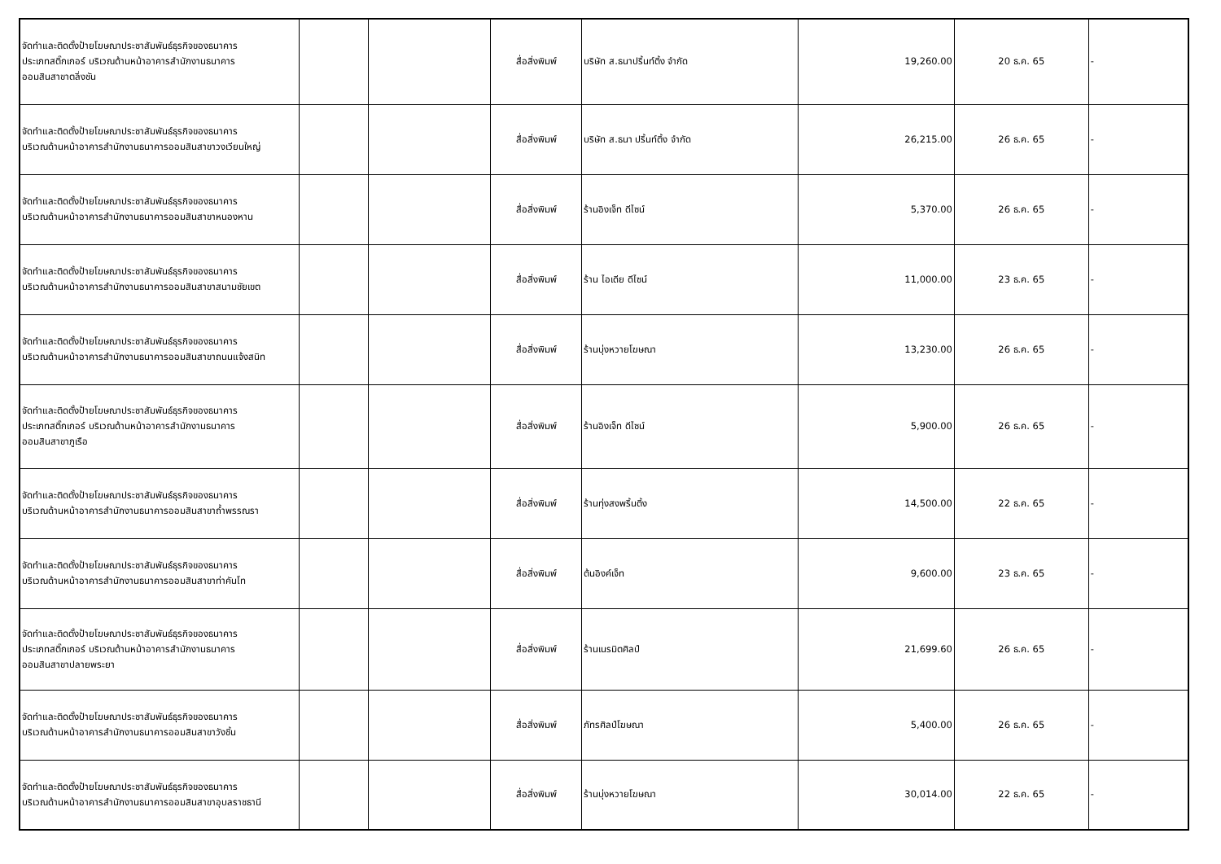| จัดทำและติดตั้งป้ายโฆษณาประชาสัมพันธ์ธุรกิจของธนาคาร ประเภทสติ๊กเกอร์ บริเวณด้านหน้าอาคารสำนักงานธนาคาร ออมสินสาขาตลิ่งชัน | | | สื่อสิ่งพิมพ์ | บริษัท ส.ธนาปริ้นท์ติ้ง จำกัด | 19,260.00 | 20 ธ.ค. 65 | - |
| จัดทำและติดตั้งป้ายโฆษณาประชาสัมพันธ์ธุรกิจของธนาคาร บริเวณด้านหน้าอาคารสำนักงานธนาคารออมสินสาขาวงเวียนใหญ่ | | | สื่อสิ่งพิมพ์ | บริษัท ส.ธนา ปริ้นท์ติ้ง จำกัด | 26,215.00 | 26 ธ.ค. 65 | - |
| จัดทำและติดตั้งป้ายโฆษณาประชาสัมพันธ์ธุรกิจของธนาคาร บริเวณด้านหน้าอาคารสำนักงานธนาคารออมสินสาขาหนองหาน | | | สื่อสิ่งพิมพ์ | ร้านอิงเจ็ท ดีไซน์ | 5,370.00 | 26 ธ.ค. 65 | - |
| จัดทำและติดตั้งป้ายโฆษณาประชาสัมพันธ์ธุรกิจของธนาคาร บริเวณด้านหน้าอาคารสำนักงานธนาคารออมสินสาขาสนามชัยเขต | | | สื่อสิ่งพิมพ์ | ร้าน ไอเดีย ดีไซน์ | 11,000.00 | 23 ธ.ค. 65 | - |
| จัดทำและติดตั้งป้ายโฆษณาประชาสัมพันธ์ธุรกิจของธนาคาร บริเวณด้านหน้าอาคารสำนักงานธนาคารออมสินสาขาถนนแจ้งสนิท | | | สื่อสิ่งพิมพ์ | ร้านบุ่งหวายโฆษณา | 13,230.00 | 26 ธ.ค. 65 | - |
| จัดทำและติดตั้งป้ายโฆษณาประชาสัมพันธ์ธุรกิจของธนาคาร ประเภทสติ๊กเกอร์ บริเวณด้านหน้าอาคารสำนักงานธนาคาร ออมสินสาขาภูเรือ | | | สื่อสิ่งพิมพ์ | ร้านอิงเจ็ท ดีไซน์ | 5,900.00 | 26 ธ.ค. 65 | - |
| จัดทำและติดตั้งป้ายโฆษณาประชาสัมพันธ์ธุรกิจของธนาคาร บริเวณด้านหน้าอาคารสำนักงานธนาคารออมสินสาขาถ้ำพรรณรา | | | สื่อสิ่งพิมพ์ | ร้านทุ่งสงพริ้นติ้ง | 14,500.00 | 22 ธ.ค. 65 | - |
| จัดทำและติดตั้งป้ายโฆษณาประชาสัมพันธ์ธุรกิจของธนาคาร บริเวณด้านหน้าอาคารสำนักงานธนาคารออมสินสาขาท่าคันโท | | | สื่อสิ่งพิมพ์ | ต้นอิงค์เจ็ท | 9,600.00 | 23 ธ.ค. 65 | - |
| จัดทำและติดตั้งป้ายโฆษณาประชาสัมพันธ์ธุรกิจของธนาคาร ประเภทสติ๊กเกอร์ บริเวณด้านหน้าอาคารสำนักงานธนาคาร ออมสินสาขาปลายพระยา | | | สื่อสิ่งพิมพ์ | ร้านเนรมิตศิลป์ | 21,699.60 | 26 ธ.ค. 65 | - |
| จัดทำและติดตั้งป้ายโฆษณาประชาสัมพันธ์ธุรกิจของธนาคาร บริเวณด้านหน้าอาคารสำนักงานธนาคารออมสินสาขาวังชิ้น | | | สื่อสิ่งพิมพ์ | ภัทรศิลป์โฆษณา | 5,400.00 | 26 ธ.ค. 65 | - |
| จัดทำและติดตั้งป้ายโฆษณาประชาสัมพันธ์ธุรกิจของธนาคาร บริเวณด้านหน้าอาคารสำนักงานธนาคารออมสินสาขาอุบลราชธานี | | | สื่อสิ่งพิมพ์ | ร้านบุ่งหวายโฆษณา | 30,014.00 | 22 ธ.ค. 65 | - |